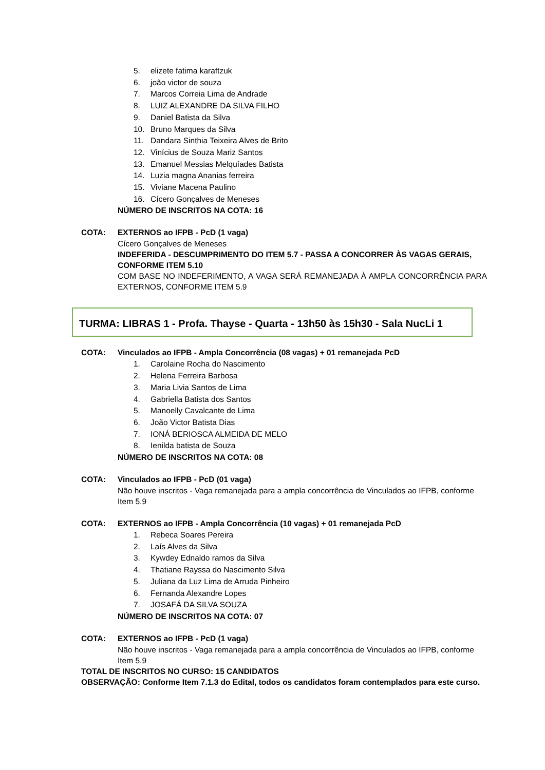5. elizete fatima karaftzuk
6. joão victor de souza
7. Marcos Correia Lima de Andrade
8. LUIZ ALEXANDRE DA SILVA FILHO
9. Daniel Batista da Silva
10. Bruno Marques da Silva
11. Dandara Sinthia Teixeira Alves de Brito
12. Vinícius de Souza Mariz Santos
13. Emanuel Messias Melquíades Batista
14. Luzia magna Ananias ferreira
15. Viviane Macena Paulino
16. Cícero Gonçalves de Meneses
NÚMERO DE INSCRITOS NA COTA: 16
COTA: EXTERNOS ao IFPB - PcD (1 vaga)
Cícero Gonçalves de Meneses
INDEFERIDA - DESCUMPRIMENTO DO ITEM 5.7 - PASSA A CONCORRER ÀS VAGAS GERAIS, CONFORME ITEM 5.10
COM BASE NO INDEFERIMENTO, A VAGA SERÁ REMANEJADA À AMPLA CONCORRÊNCIA PARA EXTERNOS, CONFORME ITEM 5.9
TURMA: LIBRAS 1 - Profa. Thayse - Quarta - 13h50 às 15h30 - Sala NucLi 1
COTA: Vinculados ao IFPB - Ampla Concorrência (08 vagas) + 01 remanejada PcD
1. Carolaine Rocha do Nascimento
2. Helena Ferreira Barbosa
3. Maria Livia Santos de Lima
4. Gabriella Batista dos Santos
5. Manoelly Cavalcante de Lima
6. João Victor Batista Dias
7. IONÁ BERIOSCA ALMEIDA DE MELO
8. Ienilda batista de Souza
NÚMERO DE INSCRITOS NA COTA: 08
COTA: Vinculados ao IFPB - PcD (01 vaga)
Não houve inscritos - Vaga remanejada para a ampla concorrência de Vinculados ao IFPB, conforme Item 5.9
COTA: EXTERNOS ao IFPB - Ampla Concorrência (10 vagas) + 01 remanejada PcD
1. Rebeca Soares Pereira
2. Laís Alves da Silva
3. Kywdey Ednaldo ramos da Silva
4. Thatiane Rayssa do Nascimento Silva
5. Juliana da Luz Lima de Arruda Pinheiro
6. Fernanda Alexandre Lopes
7. JOSAFÁ DA SILVA SOUZA
NÚMERO DE INSCRITOS NA COTA: 07
COTA: EXTERNOS ao IFPB - PcD (1 vaga)
Não houve inscritos - Vaga remanejada para a ampla concorrência de Vinculados ao IFPB, conforme Item 5.9
TOTAL DE INSCRITOS NO CURSO: 15 CANDIDATOS
OBSERVAÇÃO: Conforme Item 7.1.3 do Edital, todos os candidatos foram contemplados para este curso.